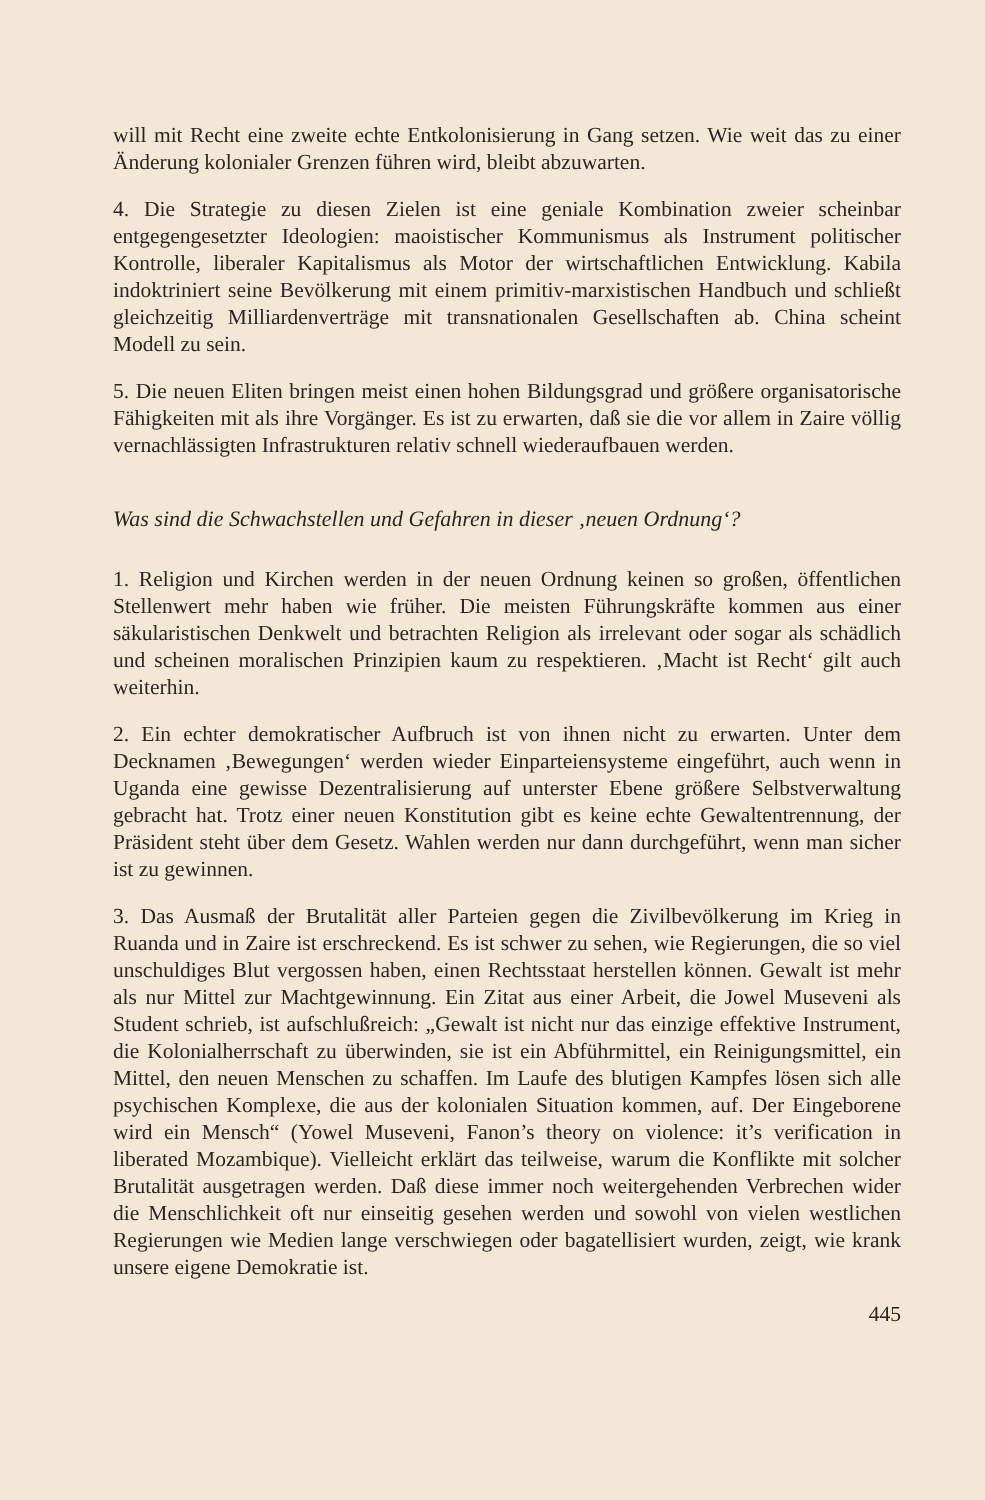will mit Recht eine zweite echte Entkolonisierung in Gang setzen. Wie weit das zu einer Änderung kolonialer Grenzen führen wird, bleibt abzuwarten.
4. Die Strategie zu diesen Zielen ist eine geniale Kombination zweier scheinbar entgegengesetzter Ideologien: maoistischer Kommunismus als Instrument politischer Kontrolle, liberaler Kapitalismus als Motor der wirtschaftlichen Entwicklung. Kabila indoktriniert seine Bevölkerung mit einem primitiv-marxistischen Handbuch und schließt gleichzeitig Milliardenverträge mit transnationalen Gesellschaften ab. China scheint Modell zu sein.
5. Die neuen Eliten bringen meist einen hohen Bildungsgrad und größere organisatorische Fähigkeiten mit als ihre Vorgänger. Es ist zu erwarten, daß sie die vor allem in Zaire völlig vernachlässigten Infrastrukturen relativ schnell wiederaufbauen werden.
Was sind die Schwachstellen und Gefahren in dieser ‚neuen Ordnung‘?
1. Religion und Kirchen werden in der neuen Ordnung keinen so großen, öffentlichen Stellenwert mehr haben wie früher. Die meisten Führungskräfte kommen aus einer säkularistischen Denkwelt und betrachten Religion als irrelevant oder sogar als schädlich und scheinen moralischen Prinzipien kaum zu respektieren. ‚Macht ist Recht‘ gilt auch weiterhin.
2. Ein echter demokratischer Aufbruch ist von ihnen nicht zu erwarten. Unter dem Decknamen ‚Bewegungen‘ werden wieder Einparteiensysteme eingeführt, auch wenn in Uganda eine gewisse Dezentralisierung auf unterster Ebene größere Selbstverwaltung gebracht hat. Trotz einer neuen Konstitution gibt es keine echte Gewaltentrennung, der Präsident steht über dem Gesetz. Wahlen werden nur dann durchgeführt, wenn man sicher ist zu gewinnen.
3. Das Ausmaß der Brutalität aller Parteien gegen die Zivilbevölkerung im Krieg in Ruanda und in Zaire ist erschreckend. Es ist schwer zu sehen, wie Regierungen, die so viel unschuldiges Blut vergossen haben, einen Rechtsstaat herstellen können. Gewalt ist mehr als nur Mittel zur Machtgewinnung. Ein Zitat aus einer Arbeit, die Jowel Museveni als Student schrieb, ist aufschlußreich: „Gewalt ist nicht nur das einzige effektive Instrument, die Kolonialherrschaft zu überwinden, sie ist ein Abführmittel, ein Reinigungsmittel, ein Mittel, den neuen Menschen zu schaffen. Im Laufe des blutigen Kampfes lösen sich alle psychischen Komplexe, die aus der kolonialen Situation kommen, auf. Der Eingeborene wird ein Mensch“ (Yowel Museveni, Fanon’s theory on violence: it’s verification in liberated Mozambique). Vielleicht erklärt das teilweise, warum die Konflikte mit solcher Brutalität ausgetragen werden. Daß diese immer noch weitergehenden Verbrechen wider die Menschlichkeit oft nur einseitig gesehen werden und sowohl von vielen westlichen Regierungen wie Medien lange verschwiegen oder bagatellisiert wurden, zeigt, wie krank unsere eigene Demokratie ist.
445